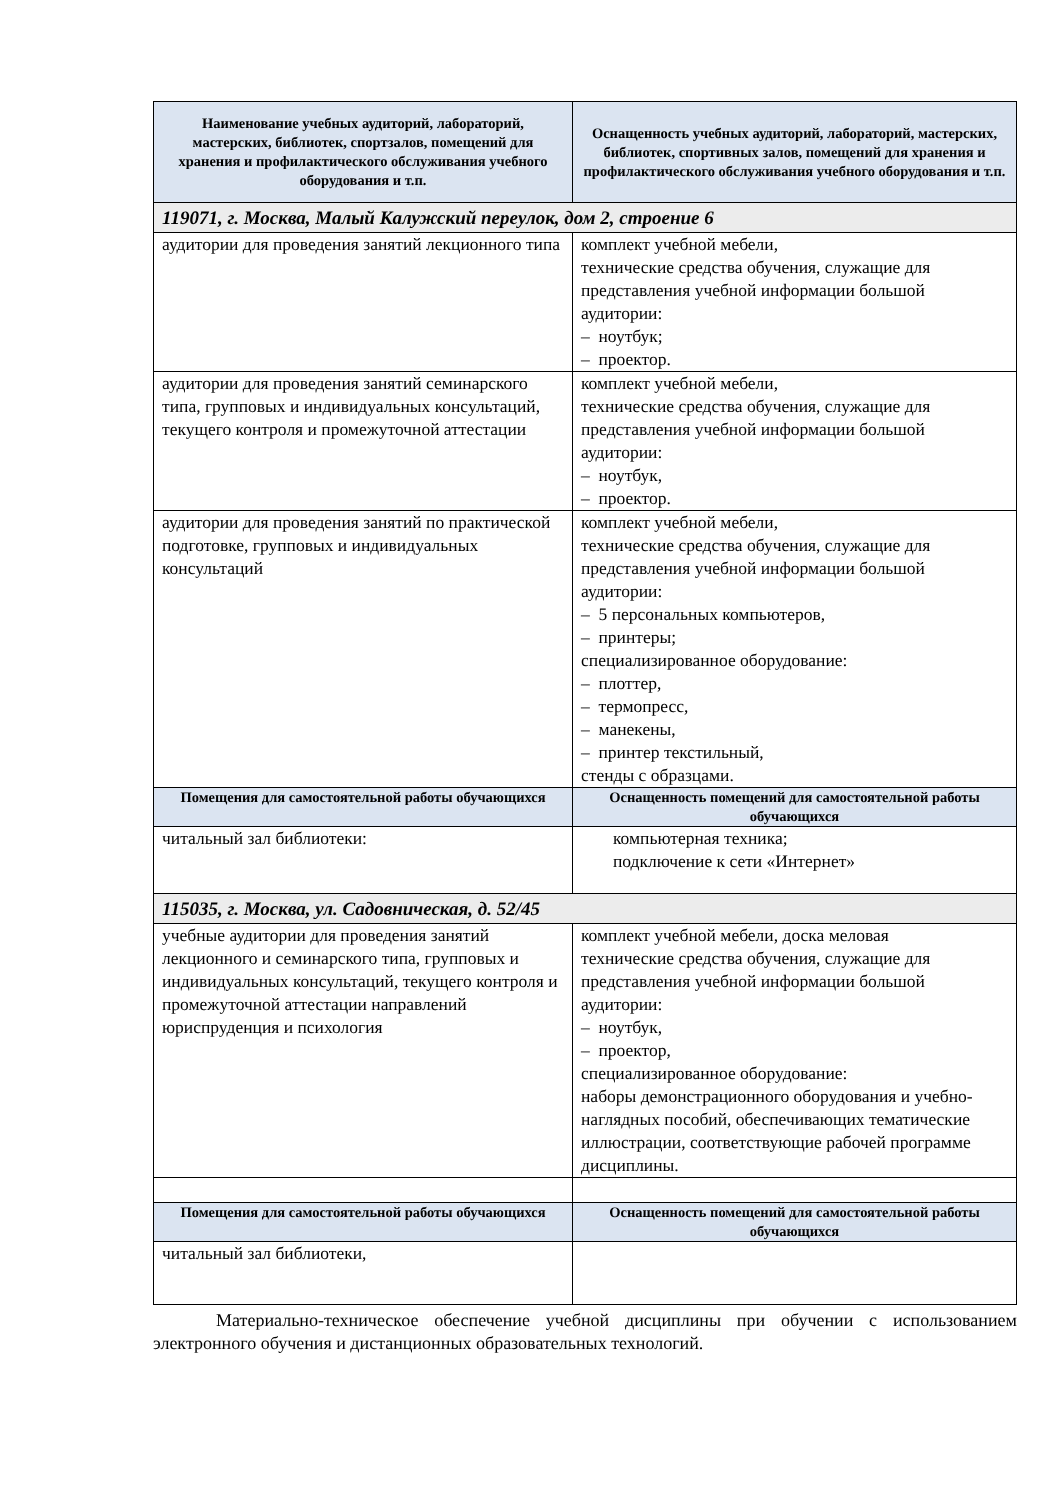| Наименование учебных аудиторий, лабораторий, мастерских, библиотек, спортзалов, помещений для хранения и профилактического обслуживания учебного оборудования и т.п. | Оснащенность учебных аудиторий, лабораторий, мастерских, библиотек, спортивных залов, помещений для хранения и профилактического обслуживания учебного оборудования и т.п. |
| --- | --- |
| 119071, г. Москва, Малый Калужский переулок, дом 2, строение 6 | |
| аудитории для проведения занятий лекционного типа | комплект учебной мебели, технические средства обучения, служащие для представления учебной информации большой аудитории: – ноутбук; – проектор. |
| аудитории для проведения занятий семинарского типа, групповых и индивидуальных консультаций, текущего контроля и промежуточной аттестации | комплект учебной мебели, технические средства обучения, служащие для представления учебной информации большой аудитории: – ноутбук, – проектор. |
| аудитории для проведения занятий по практической подготовке, групповых и индивидуальных консультаций | комплект учебной мебели, технические средства обучения, служащие для представления учебной информации большой аудитории: – 5 персональных компьютеров, – принтеры; специализированное оборудование: – плоттер, – термопресс, – манекены, – принтер текстильный, стенды с образцами. |
| Помещения для самостоятельной работы обучающихся | Оснащенность помещений для самостоятельной работы обучающихся |
| читальный зал библиотеки: | компьютерная техника; подключение к сети «Интернет» |
| 115035, г. Москва, ул. Садовническая, д. 52/45 | |
| учебные аудитории для проведения занятий лекционного и семинарского типа, групповых и индивидуальных консультаций, текущего контроля и промежуточной аттестации направлений юриспруденция и психология | комплект учебной мебели, доска меловая технические средства обучения, служащие для представления учебной информации большой аудитории: – ноутбук, – проектор, специализированное оборудование: наборы демонстрационного оборудования и учебно-наглядных пособий, обеспечивающих тематические иллюстрации, соответствующие рабочей программе дисциплины. |
| Помещения для самостоятельной работы обучающихся | Оснащенность помещений для самостоятельной работы обучающихся |
| читальный зал библиотеки, | |
Материально-техническое обеспечение учебной дисциплины при обучении с использованием электронного обучения и дистанционных образовательных технологий.